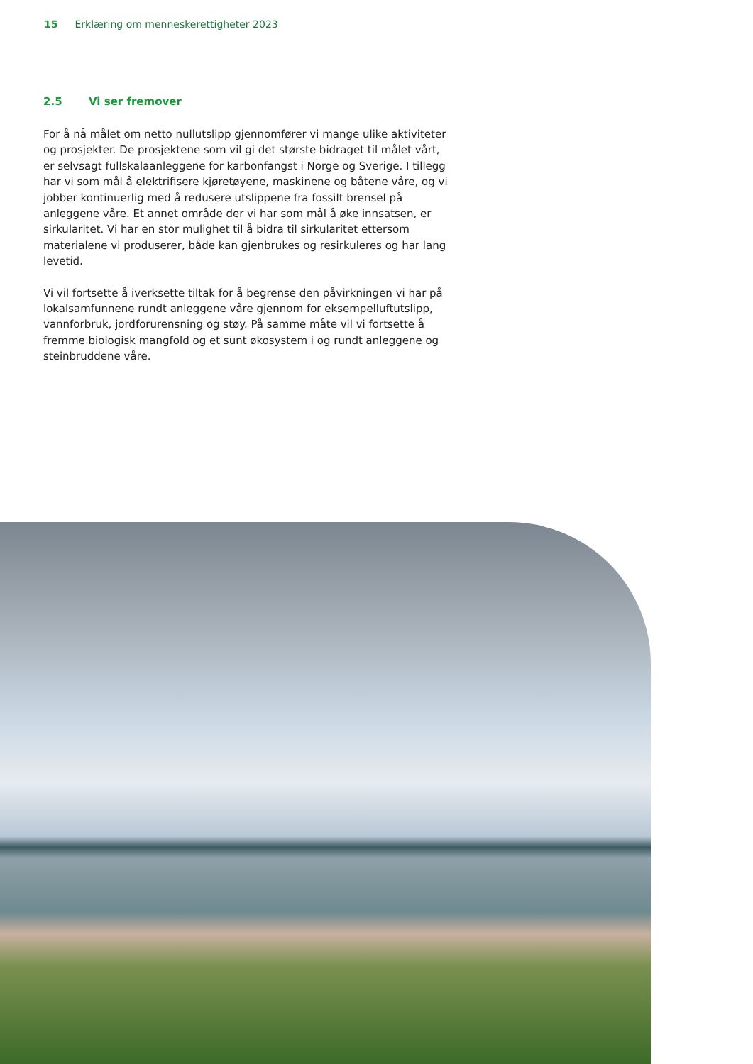15 Erklæring om menneskerettigheter 2023
2.5 Vi ser fremover
For å nå målet om netto nullutslipp gjennomfører vi mange ulike aktiviteter og prosjekter. De prosjektene som vil gi det største bidraget til målet vårt, er selvsagt fullskalaanleggene for karbonfangst i Norge og Sverige. I tillegg har vi som mål å elektrifisere kjøretøyene, maskinene og båtene våre, og vi jobber kontinuerlig med å redusere utslippene fra fossilt brensel på anleggene våre. Et annet område der vi har som mål å øke innsatsen, er sirkularitet. Vi har en stor mulighet til å bidra til sirkularitet ettersom materialene vi produserer, både kan gjenbrukes og resirkuleres og har lang levetid.
Vi vil fortsette å iverksette tiltak for å begrense den påvirkningen vi har på lokalsamfunnene rundt anleggene våre gjennom for eksempelluftutslipp, vannforbruk, jordforurensning og støy. På samme måte vil vi fortsette å fremme biologisk mangfold og et sunt økosystem i og rundt anleggene og steinbruddene våre.